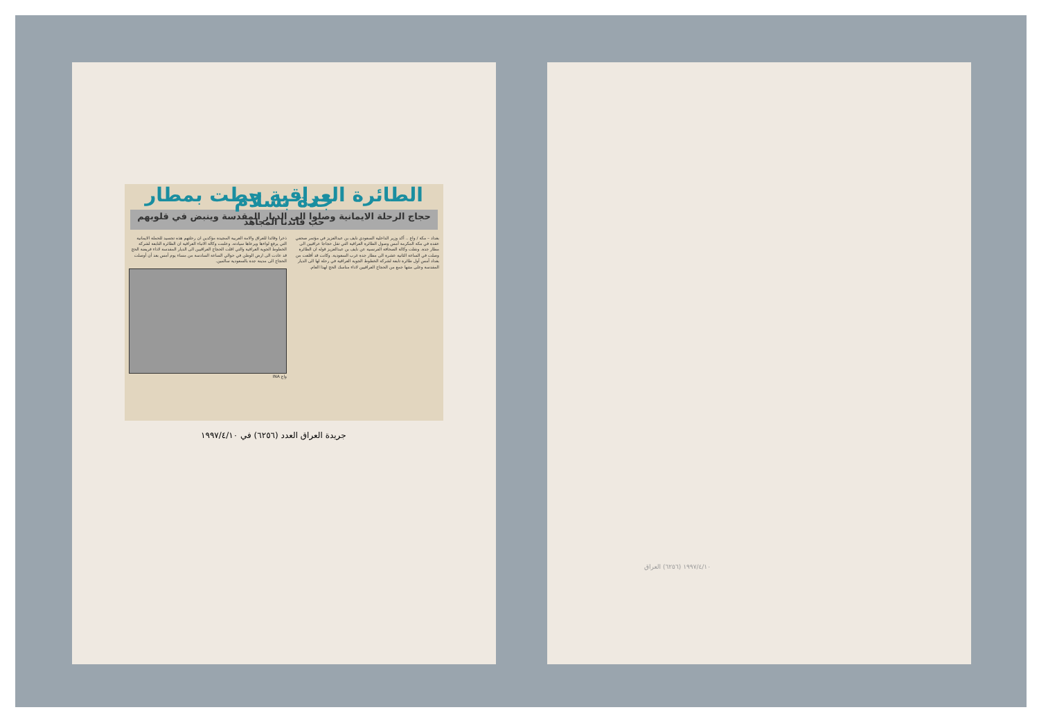الطائرة العراقية حطت بمطار جدة بسلام
حجاج الرحلة الايمانية وصلوا الى الديار المقدسة وينبض في قلوبهم حب قائدنا المجاهد
بغداد – مكة / واع .. أكد وزير الداخلية السعودي نايف بن عبدالعزيز في مؤتمر صحفي عقده في مكة المكرمة أمس وصول الطائرة العراقية التي تقل حجاجا عراقيين الى مطار جدة. ونقلت وكالة الصحافة الفرنسية عن نايف بن عبدالعزيز قوله ان الطائرة وصلت في الساعة الثانية عشرة الى مطار جدة غرب السعودية. وكانت قد أقلعت من بغداد أمس أول طائرة تابعة لشركة الخطوط الجوية العراقية في رحلة لها الى الديار المقدسة وعلى متنها جمع من الحجاج العراقيين لاداء مناسك الحج لهذا العام.
ذخرا وقائدا للعراق والامة العربية المجيدة مؤكدين ان رحلتهم هذه تجسيد للحملة الايمانية التي يرفع لواءها ويرعاها سيادته. وعلمت وكالة الانباء العراقية ان الطائرة التابعة لشركة الخطوط الجوية العراقية والتي اقلت الحجاج العراقيين الى الديار المقدسة لاداء فريضة الحج قد عادت الى ارض الوطن في حوالي الساعة السادسة من مساء يوم أمس بعد أن أوصلت الحجاج الى مدينة جدة بالسعودية سالمين.
واع INA
جريدة العراق العدد (٦٢٥٦) في ١٩٩٧/٤/١٠
١٩٩٧/٤/١٠ (٦٢٥٦) العراق